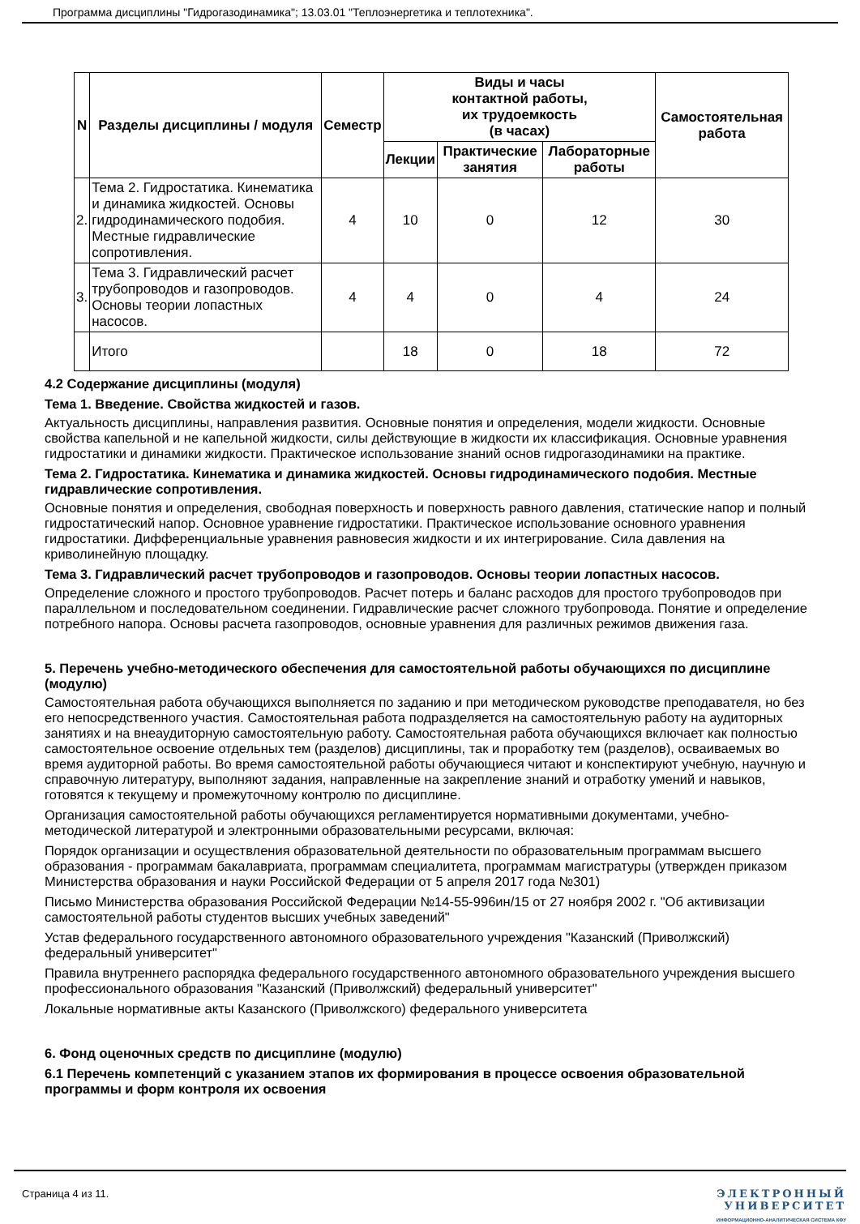Программа дисциплины "Гидрогазодинамика"; 13.03.01 "Теплоэнергетика и теплотехника".
| N | Разделы дисциплины / модуля | Семестр | Виды и часы контактной работы, их трудоемкость (в часах) | | | Самостоятельная работа |
| --- | --- | --- | --- | --- | --- | --- |
| | | | Лекции | Практические занятия | Лабораторные работы | |
| 2. | Тема 2. Гидростатика. Кинематика и динамика жидкостей. Основы гидродинамического подобия. Местные гидравлические сопротивления. | 4 | 10 | 0 | 12 | 30 |
| 3. | Тема 3. Гидравлический расчет трубопроводов и газопроводов. Основы теории лопастных насосов. | 4 | 4 | 0 | 4 | 24 |
| | Итого | | 18 | 0 | 18 | 72 |
4.2 Содержание дисциплины (модуля)
Тема 1. Введение. Свойства жидкостей и газов.
Актуальность дисциплины, направления развития. Основные понятия и определения, модели жидкости. Основные свойства капельной и не капельной жидкости, силы действующие в жидкости их классификация. Основные уравнения гидростатики и динамики жидкости. Практическое использование знаний основ гидрогазодинамики на практике.
Тема 2. Гидростатика. Кинематика и динамика жидкостей. Основы гидродинамического подобия. Местные гидравлические сопротивления.
Основные понятия и определения, свободная поверхность и поверхность равного давления, статические напор и полный гидростатический напор. Основное уравнение гидростатики. Практическое использование основного уравнения гидростатики. Дифференциальные уравнения равновесия жидкости и их интегрирование. Сила давления на криволинейную площадку.
Тема 3. Гидравлический расчет трубопроводов и газопроводов. Основы теории лопастных насосов.
Определение сложного и простого трубопроводов. Расчет потерь и баланс расходов для простого трубопроводов при параллельном и последовательном соединении. Гидравлические расчет сложного трубопровода. Понятие и определение потребного напора. Основы расчета газопроводов, основные уравнения для различных режимов движения газа.
5. Перечень учебно-методического обеспечения для самостоятельной работы обучающихся по дисциплине (модулю)
Самостоятельная работа обучающихся выполняется по заданию и при методическом руководстве преподавателя, но без его непосредственного участия. Самостоятельная работа подразделяется на самостоятельную работу на аудиторных занятиях и на внеаудиторную самостоятельную работу. Самостоятельная работа обучающихся включает как полностью самостоятельное освоение отдельных тем (разделов) дисциплины, так и проработку тем (разделов), осваиваемых во время аудиторной работы. Во время самостоятельной работы обучающиеся читают и конспектируют учебную, научную и справочную литературу, выполняют задания, направленные на закрепление знаний и отработку умений и навыков, готовятся к текущему и промежуточному контролю по дисциплине.
Организация самостоятельной работы обучающихся регламентируется нормативными документами, учебно-методической литературой и электронными образовательными ресурсами, включая:
Порядок организации и осуществления образовательной деятельности по образовательным программам высшего образования - программам бакалавриата, программам специалитета, программам магистратуры (утвержден приказом Министерства образования и науки Российской Федерации от 5 апреля 2017 года №301)
Письмо Министерства образования Российской Федерации №14-55-996ин/15 от 27 ноября 2002 г. "Об активизации самостоятельной работы студентов высших учебных заведений"
Устав федерального государственного автономного образовательного учреждения "Казанский (Приволжский) федеральный университет"
Правила внутреннего распорядка федерального государственного автономного образовательного учреждения высшего профессионального образования "Казанский (Приволжский) федеральный университет"
Локальные нормативные акты Казанского (Приволжского) федерального университета
6. Фонд оценочных средств по дисциплине (модулю)
6.1 Перечень компетенций с указанием этапов их формирования в процессе освоения образовательной программы и форм контроля их освоения
Страница 4 из 11. ЭЛЕКТРОННЫЙ
УНИВЕРСИТЕТ
ИНФОРМАЦИОННО-АНАЛИТИЧЕСКАЯ СИСТЕМА КФУ